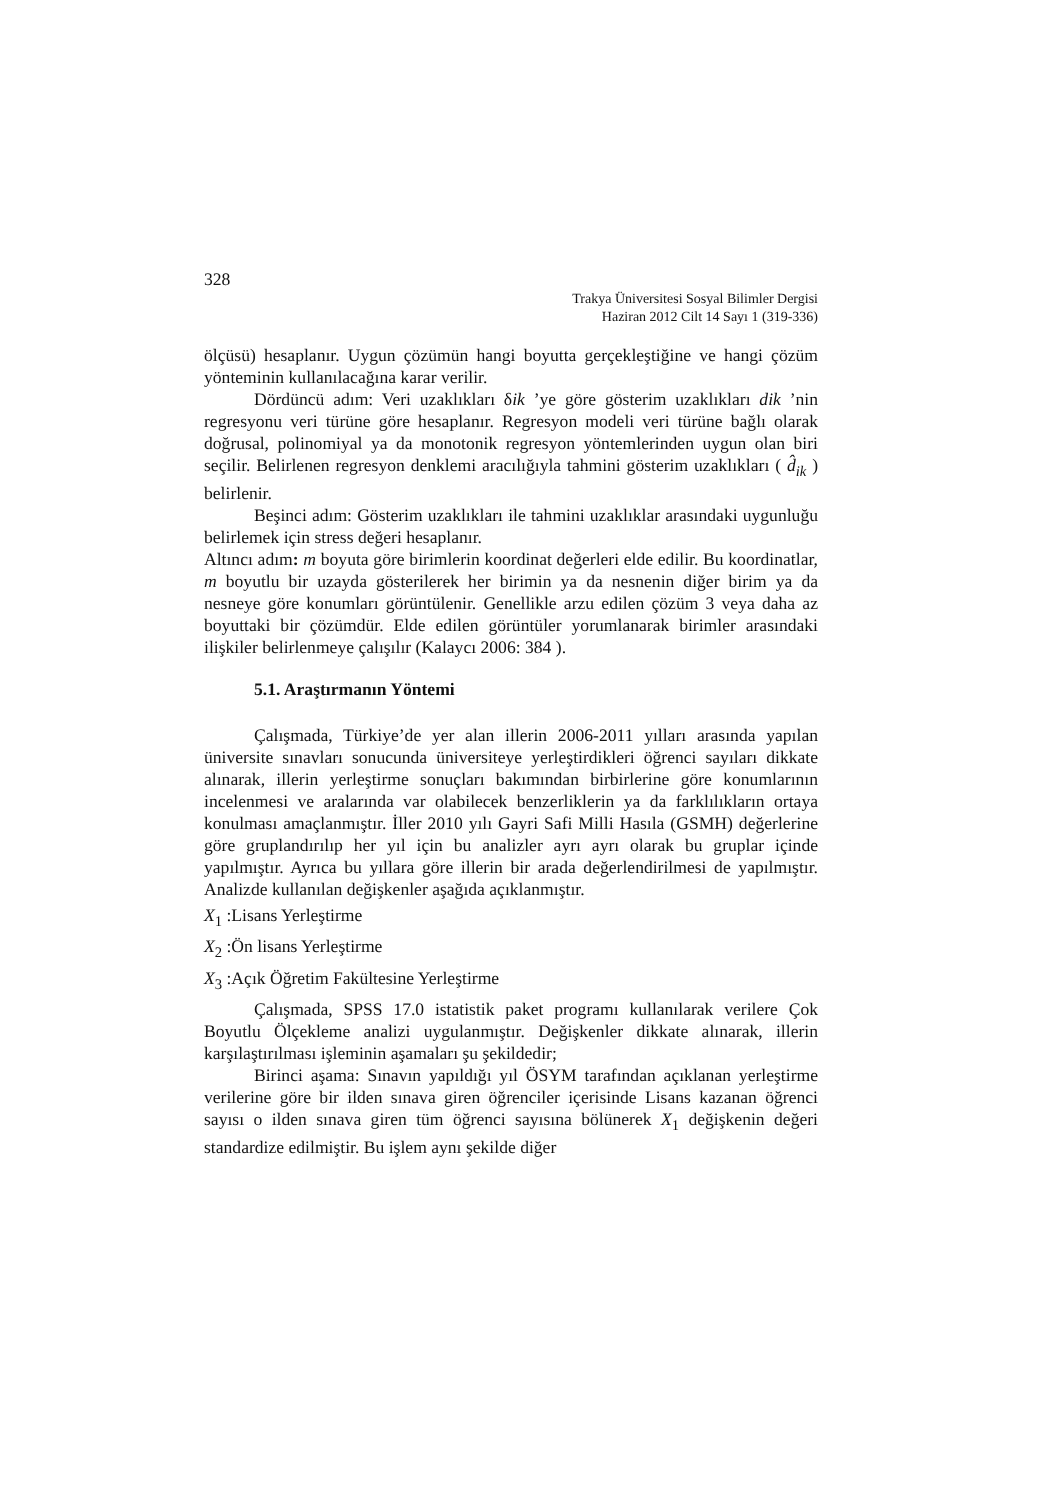328
Trakya Üniversitesi Sosyal Bilimler Dergisi
Haziran 2012 Cilt 14 Sayı 1 (319-336)
ölçüsü) hesaplanır. Uygun çözümün hangi boyutta gerçekleştiğine ve hangi çözüm yönteminin kullanılacağına karar verilir.
Dördüncü adım: Veri uzaklıkları δik ’ye göre gösterim uzaklıkları dik ’nin regresyonu veri türüne göre hesaplanır. Regresyon modeli veri türüne bağlı olarak doğrusal, polinomiyal ya da monotonik regresyon yöntemlerinden uygun olan biri seçilir. Belirlenen regresyon denklemi aracılığıyla tahmini gösterim uzaklıkları ( d̂<sub>ik</sub> ) belirlenir.
Beşinci adım: Gösterim uzaklıkları ile tahmini uzaklıklar arasındaki uygunluğu belirlemek için stress değeri hesaplanır.
Altıncı adım: m boyuta göre birimlerin koordinat değerleri elde edilir. Bu koordinatlar, m boyutlu bir uzayda gösterilerek her birimin ya da nesnenin diğer birim ya da nesneye göre konumları görüntülenir. Genellikle arzu edilen çözüm 3 veya daha az boyuttaki bir çözümdür. Elde edilen görüntüler yorumlanarak birimler arasındaki ilişkiler belirlenmeye çalışılır (Kalaycı 2006: 384 ).
5.1. Araştırmanın Yöntemi
Çalışmada, Türkiye’de yer alan illerin 2006-2011 yılları arasında yapılan üniversite sınavları sonucunda üniversiteye yerleştirdikleri öğrenci sayıları dikkate alınarak, illerin yerleştirme sonuçları bakımından birbirlerine göre konumlarının incelenmesi ve aralarında var olabilecek benzerliklerin ya da farklılıkların ortaya konulması amaçlanmıştır. İller 2010 yılı Gayri Safi Milli Hasıla (GSMH) değerlerine göre gruplandırılıp her yıl için bu analizler ayrı ayrı olarak bu gruplar içinde yapılmıştır. Ayrıca bu yıllara göre illerin bir arada değerlendirilmesi de yapılmıştır. Analizde kullanılan değişkenler aşağıda açıklanmıştır.
X<sub>1</sub> :Lisans Yerleştirme
X<sub>2</sub> :Ön lisans Yerleştirme
X<sub>3</sub> :Açık Öğretim Fakültesine Yerleştirme
Çalışmada, SPSS 17.0 istatistik paket programı kullanılarak verilere Çok Boyutlu Ölçekleme analizi uygulanmıştır. Değişkenler dikkate alınarak, illerin karşılaştırılması işleminin aşamaları şu şekildedir;
Birinci aşama: Sınavın yapıldığı yıl ÖSYM tarafından açıklanan yerleştirme verilerine göre bir ilden sınava giren öğrenciler içerisinde Lisans kazanan öğrenci sayısı o ilden sınava giren tüm öğrenci sayısına bölünerek X<sub>1</sub> değişkenin değeri standardize edilmiştir. Bu işlem aynı şekilde diğer